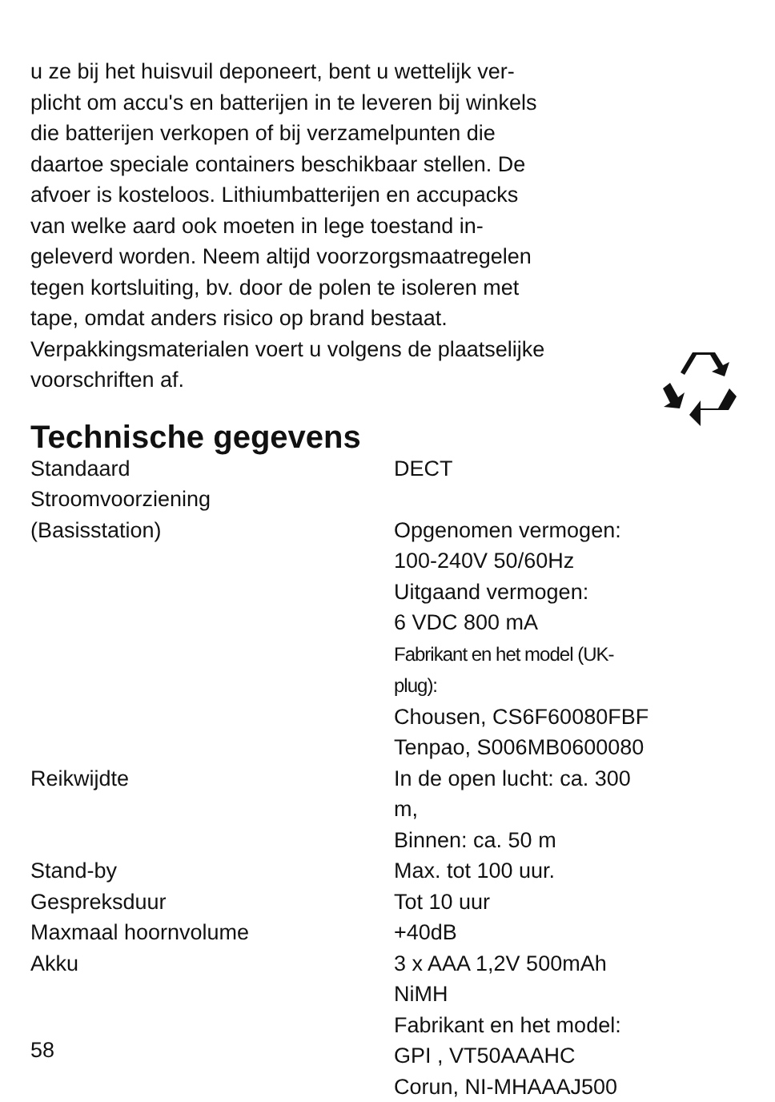u ze bij het huisvuil deponeert, bent u wettelijk ver-
plicht om accu's en batterijen in te leveren bij winkels
die batterijen verkopen of bij verzamelpunten die
daartoe speciale containers beschikbaar stellen. De
afvoer is kosteloos. Lithiumbatterijen en accupacks
van welke aard ook moeten in lege toestand in-
geleverd worden. Neem altijd voorzorgsmaatregelen
tegen kortsluiting, bv. door de polen te isoleren met
tape, omdat anders risico op brand bestaat.
Verpakkingsmaterialen voert u volgens de plaatselijke
voorschriften af.
Technische gegevens
| Standaard | DECT |
| Stroomvoorziening (Basisstation) | Opgenomen vermogen: 100-240V 50/60Hz Uitgaand vermogen: 6 VDC 800 mA Fabrikant en het model (UK-plug): Chousen, CS6F60080FBF Tenpao, S006MB0600080 |
| Reikwijdte | In de open lucht: ca. 300 m, Binnen: ca. 50 m |
| Stand-by | Max. tot 100 uur. |
| Gespreksduur | Tot 10 uur |
| Maxmaal hoornvolume | +40dB |
| Akku | 3 x AAA 1,2V 500mAh NiMH Fabrikant en het model: GPI , VT50AAAHC Corun, NI-MHAAAJ500 |
58